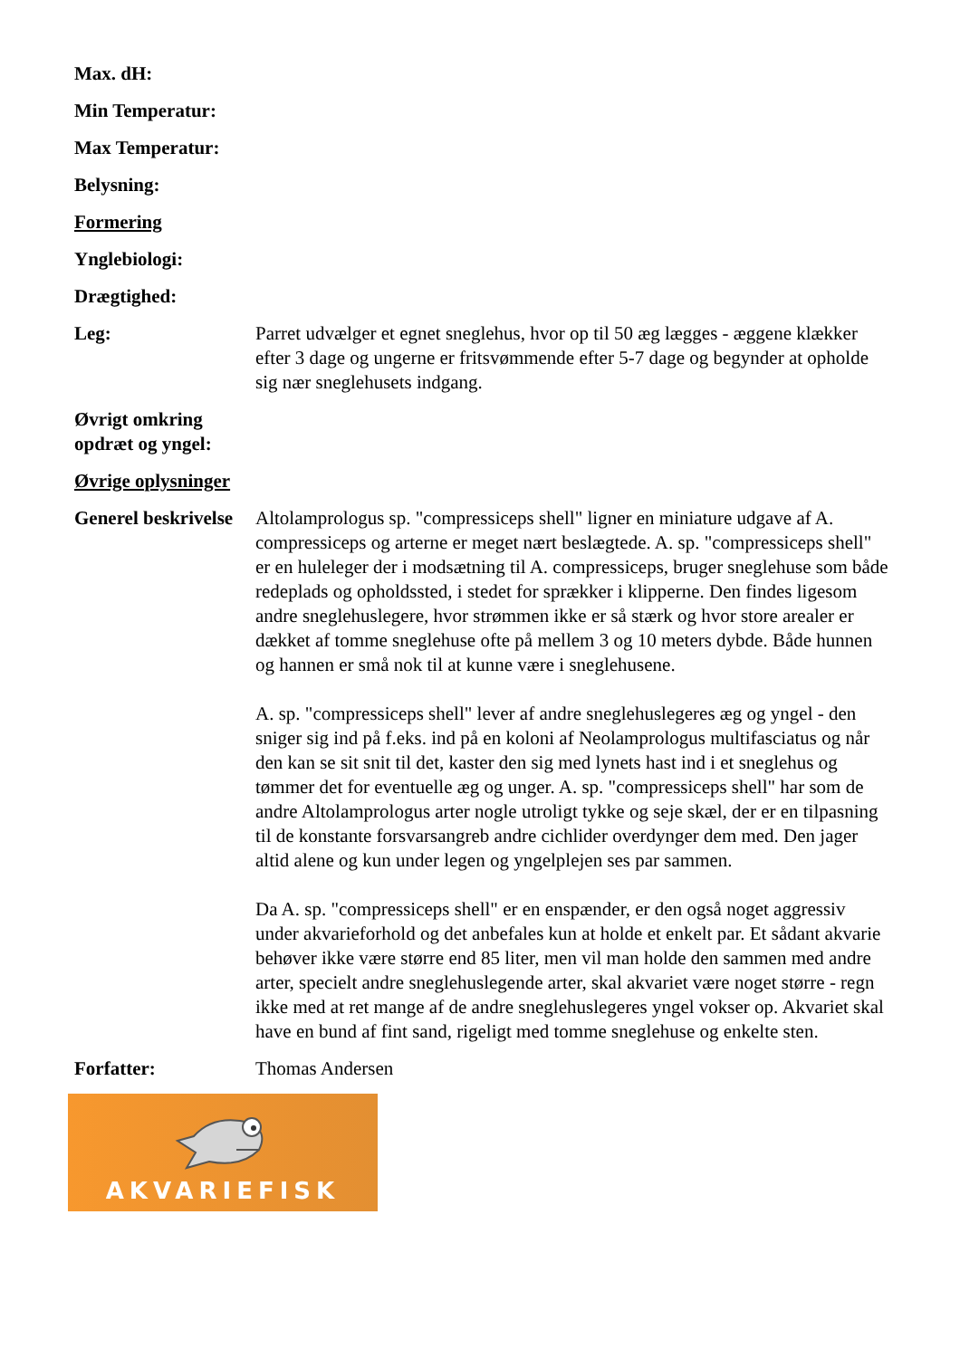Max. dH:
Min Temperatur:
Max Temperatur:
Belysning:
Formering
Ynglebiologi:
Drægtighed:
Leg: Parret udvælger et egnet sneglehus, hvor op til 50 æg lægges - æggene klækker efter 3 dage og ungerne er fritsvømmende efter 5-7 dage og begynder at opholde sig nær sneglehusets indgang.
Øvrigt omkring opdræt og yngel:
Øvrige oplysninger
Generel beskrivelse
Altolamprologus sp. "compressiceps shell" ligner en miniature udgave af A. compressiceps og arterne er meget nært beslægtede. A. sp. "compressiceps shell" er en huleleger der i modsætning til A. compressiceps, bruger sneglehuse som både redeplads og opholdssted, i stedet for sprækker i klipperne. Den findes ligesom andre sneglehuslegere, hvor strømmen ikke er så stærk og hvor store arealer er dækket af tomme sneglehuse ofte på mellem 3 og 10 meters dybde. Både hunnen og hannen er små nok til at kunne være i sneglehusene.
A. sp. "compressiceps shell" lever af andre sneglehuslegeres æg og yngel - den sniger sig ind på f.eks. ind på en koloni af Neolamprologus multifasciatus og når den kan se sit snit til det, kaster den sig med lynets hast ind i et sneglehus og tømmer det for eventuelle æg og unger. A. sp. "compressiceps shell" har som de andre Altolamprologus arter nogle utroligt tykke og seje skæl, der er en tilpasning til de konstante forsvarsangreb andre cichlider overdynger dem med. Den jager altid alene og kun under legen og yngelplejen ses par sammen.
Da A. sp. "compressiceps shell" er en enspænder, er den også noget aggressiv under akvarieforhold og det anbefales kun at holde et enkelt par. Et sådant akvarie behøver ikke være større end 85 liter, men vil man holde den sammen med andre arter, specielt andre sneglehuslegende arter, skal akvariet være noget større - regn ikke med at ret mange af de andre sneglehuslegeres yngel vokser op. Akvariet skal have en bund af fint sand, rigeligt med tomme sneglehuse og enkelte sten.
Forfatter: Thomas Andersen
AKVARIEFISK